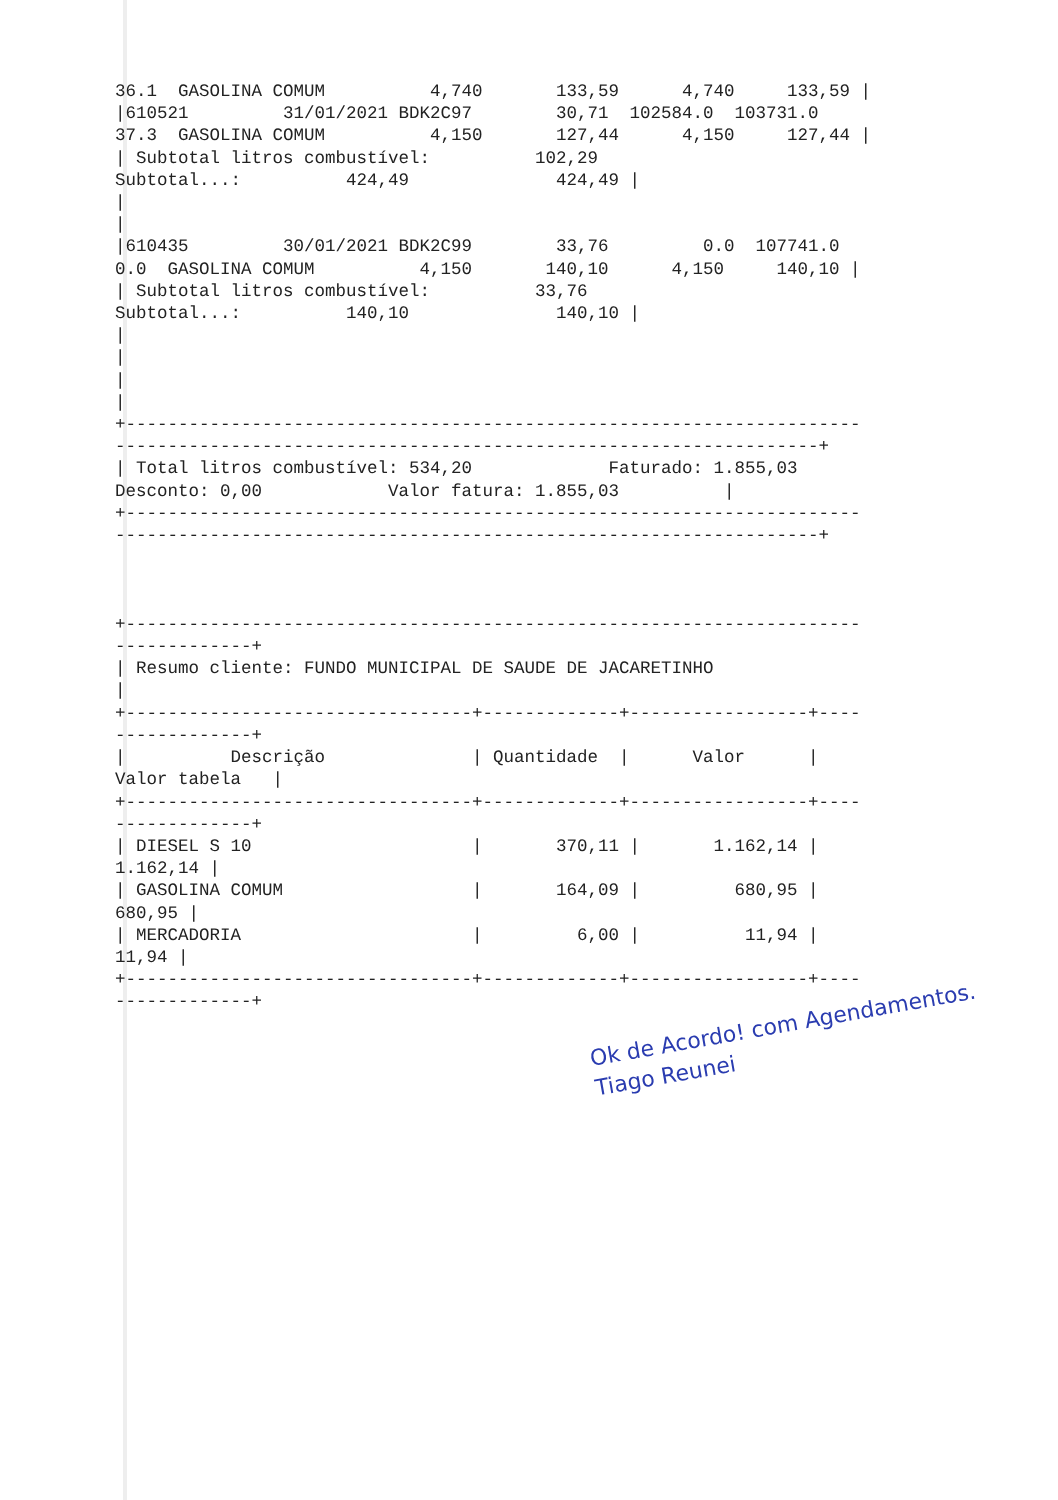36.1  GASOLINA COMUM          4,740       133,59      4,740     133,59 |
|610521         31/01/2021 BDK2C97        30,71  102584.0  103731.0
37.3  GASOLINA COMUM          4,150       127,44      4,150     127,44 |
| Subtotal litros combustível:          102,29
Subtotal...:          424,49              424,49 |
|
|
|610435         30/01/2021 BDK2C99        33,76         0.0  107741.0
0.0  GASOLINA COMUM          4,150       140,10      4,150     140,10 |
| Subtotal litros combustível:          33,76
Subtotal...:          140,10              140,10 |
|
|
|
|
+----------------------------------------------------------------------
-------------------------------------------------------------------+
| Total litros combustível: 534,20             Faturado: 1.855,03
Desconto: 0,00            Valor fatura: 1.855,03          |
+----------------------------------------------------------------------
-------------------------------------------------------------------+



+----------------------------------------------------------------------
-------------+
| Resumo cliente: FUNDO MUNICIPAL DE SAUDE DE JACARETINHO
|
+---------------------------------+-------------+-----------------+----
-------------+
|          Descrição              | Quantidade  |      Valor      |
Valor tabela   |
+---------------------------------+-------------+-----------------+----
-------------+
| DIESEL S 10                     |       370,11 |       1.162,14 |
1.162,14 |
| GASOLINA COMUM                  |       164,09 |         680,95 |
680,95 |
| MERCADORIA                      |         6,00 |          11,94 |
11,94 |
+---------------------------------+-------------+-----------------+----
-------------+
Ok de Acordo! com Agendamentos.
Tiago Reunei